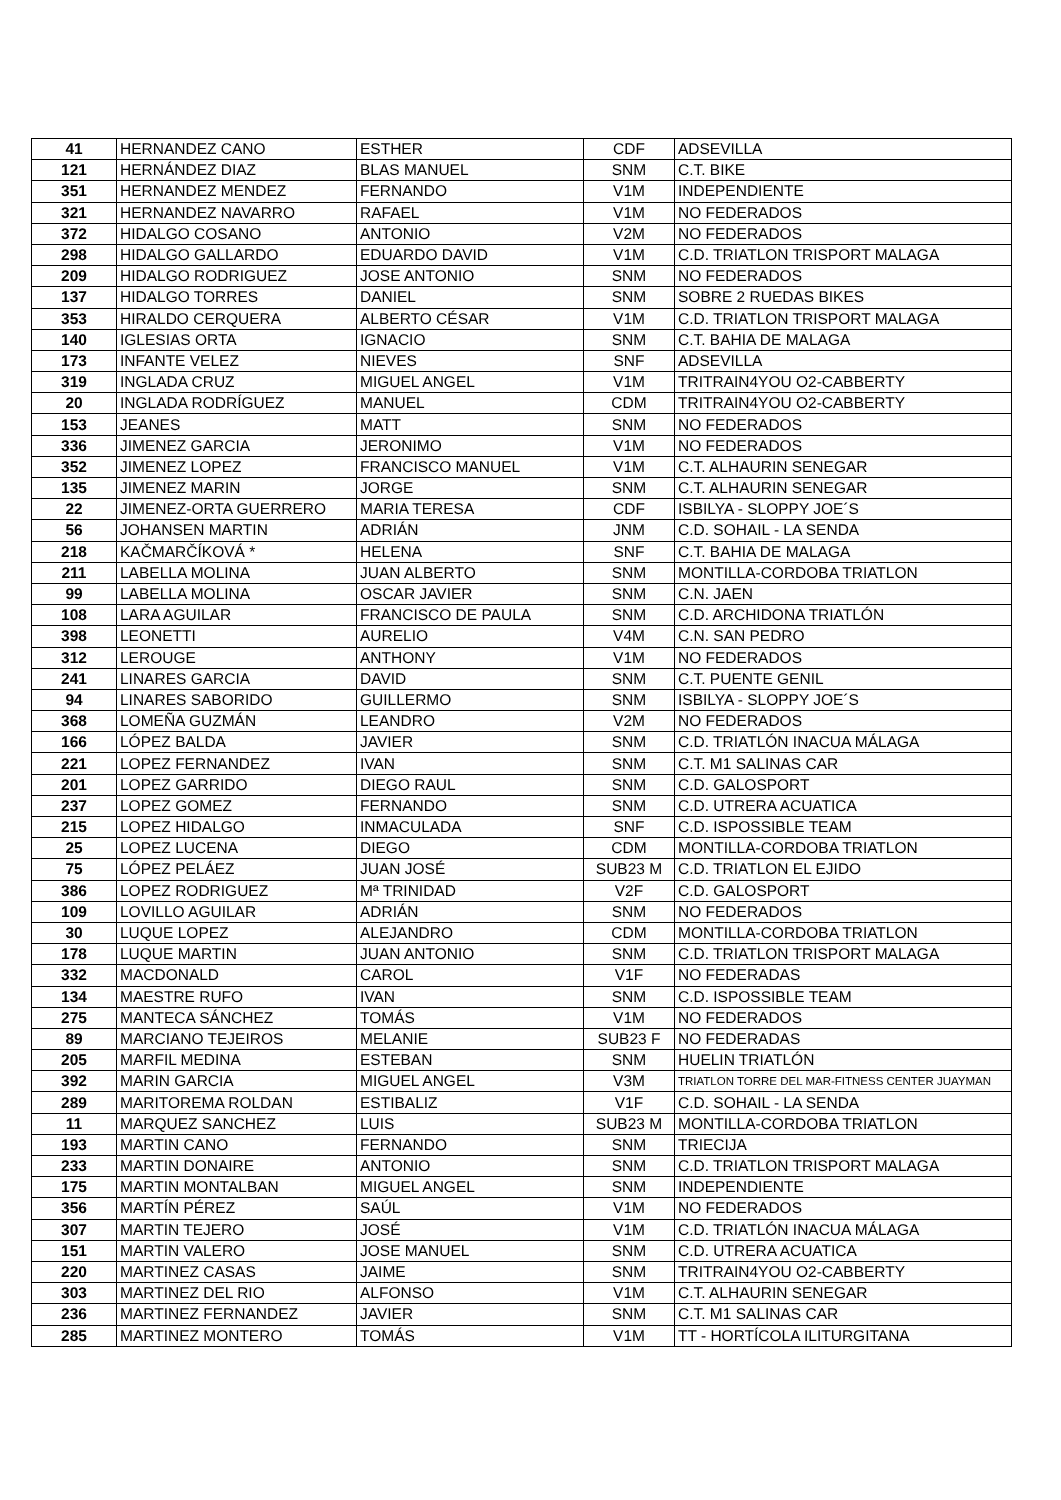| 41 | HERNANDEZ CANO | ESTHER | CDF | ADSEVILLA |
| 121 | HERNÁNDEZ DIAZ | BLAS MANUEL | SNM | C.T. BIKE |
| 351 | HERNANDEZ MENDEZ | FERNANDO | V1M | INDEPENDIENTE |
| 321 | HERNANDEZ NAVARRO | RAFAEL | V1M | NO FEDERADOS |
| 372 | HIDALGO COSANO | ANTONIO | V2M | NO FEDERADOS |
| 298 | HIDALGO GALLARDO | EDUARDO DAVID | V1M | C.D. TRIATLON TRISPORT MALAGA |
| 209 | HIDALGO RODRIGUEZ | JOSE ANTONIO | SNM | NO FEDERADOS |
| 137 | HIDALGO TORRES | DANIEL | SNM | SOBRE 2 RUEDAS BIKES |
| 353 | HIRALDO CERQUERA | ALBERTO CÉSAR | V1M | C.D. TRIATLON TRISPORT MALAGA |
| 140 | IGLESIAS ORTA | IGNACIO | SNM | C.T. BAHIA DE MALAGA |
| 173 | INFANTE VELEZ | NIEVES | SNF | ADSEVILLA |
| 319 | INGLADA CRUZ | MIGUEL ANGEL | V1M | TRITRAIN4YOU O2-CABBERTY |
| 20 | INGLADA RODRÍGUEZ | MANUEL | CDM | TRITRAIN4YOU O2-CABBERTY |
| 153 | JEANES | MATT | SNM | NO FEDERADOS |
| 336 | JIMENEZ GARCIA | JERONIMO | V1M | NO FEDERADOS |
| 352 | JIMENEZ LOPEZ | FRANCISCO MANUEL | V1M | C.T. ALHAURIN SENEGAR |
| 135 | JIMENEZ MARIN | JORGE | SNM | C.T. ALHAURIN SENEGAR |
| 22 | JIMENEZ-ORTA GUERRERO | MARIA TERESA | CDF | ISBILYA - SLOPPY JOE´S |
| 56 | JOHANSEN MARTIN | ADRIÁN | JNM | C.D. SOHAIL - LA SENDA |
| 218 | KAČMARČÍKOVÁ * | HELENA | SNF | C.T. BAHIA DE MALAGA |
| 211 | LABELLA MOLINA | JUAN ALBERTO | SNM | MONTILLA-CORDOBA TRIATLON |
| 99 | LABELLA MOLINA | OSCAR JAVIER | SNM | C.N. JAEN |
| 108 | LARA AGUILAR | FRANCISCO DE PAULA | SNM | C.D. ARCHIDONA TRIATLÓN |
| 398 | LEONETTI | AURELIO | V4M | C.N. SAN PEDRO |
| 312 | LEROUGE | ANTHONY | V1M | NO FEDERADOS |
| 241 | LINARES GARCIA | DAVID | SNM | C.T. PUENTE GENIL |
| 94 | LINARES SABORIDO | GUILLERMO | SNM | ISBILYA - SLOPPY JOE´S |
| 368 | LOMEÑA GUZMÁN | LEANDRO | V2M | NO FEDERADOS |
| 166 | LÓPEZ BALDA | JAVIER | SNM | C.D. TRIATLÓN INACUA MÁLAGA |
| 221 | LOPEZ FERNANDEZ | IVAN | SNM | C.T. M1 SALINAS CAR |
| 201 | LOPEZ GARRIDO | DIEGO RAUL | SNM | C.D. GALOSPORT |
| 237 | LOPEZ GOMEZ | FERNANDO | SNM | C.D. UTRERA ACUATICA |
| 215 | LOPEZ HIDALGO | INMACULADA | SNF | C.D. ISPOSSIBLE TEAM |
| 25 | LOPEZ LUCENA | DIEGO | CDM | MONTILLA-CORDOBA TRIATLON |
| 75 | LÓPEZ PELÁEZ | JUAN JOSÉ | SUB23 M | C.D. TRIATLON EL EJIDO |
| 386 | LOPEZ RODRIGUEZ | Mª TRINIDAD | V2F | C.D. GALOSPORT |
| 109 | LOVILLO AGUILAR | ADRIÁN | SNM | NO FEDERADOS |
| 30 | LUQUE LOPEZ | ALEJANDRO | CDM | MONTILLA-CORDOBA TRIATLON |
| 178 | LUQUE MARTIN | JUAN ANTONIO | SNM | C.D. TRIATLON TRISPORT MALAGA |
| 332 | MACDONALD | CAROL | V1F | NO FEDERADAS |
| 134 | MAESTRE RUFO | IVAN | SNM | C.D. ISPOSSIBLE TEAM |
| 275 | MANTECA SÁNCHEZ | TOMÁS | V1M | NO FEDERADOS |
| 89 | MARCIANO TEJEIROS | MELANIE | SUB23 F | NO FEDERADAS |
| 205 | MARFIL MEDINA | ESTEBAN | SNM | HUELIN TRIATLÓN |
| 392 | MARIN GARCIA | MIGUEL ANGEL | V3M | TRIATLON TORRE DEL MAR-FITNESS CENTER JUAYMAN |
| 289 | MARITOREMA ROLDAN | ESTIBALIZ | V1F | C.D. SOHAIL - LA SENDA |
| 11 | MARQUEZ SANCHEZ | LUIS | SUB23 M | MONTILLA-CORDOBA TRIATLON |
| 193 | MARTIN CANO | FERNANDO | SNM | TRIECIJA |
| 233 | MARTIN DONAIRE | ANTONIO | SNM | C.D. TRIATLON TRISPORT MALAGA |
| 175 | MARTIN MONTALBAN | MIGUEL ANGEL | SNM | INDEPENDIENTE |
| 356 | MARTÍN PÉREZ | SAÚL | V1M | NO FEDERADOS |
| 307 | MARTIN TEJERO | JOSÉ | V1M | C.D. TRIATLÓN INACUA MÁLAGA |
| 151 | MARTIN VALERO | JOSE MANUEL | SNM | C.D. UTRERA ACUATICA |
| 220 | MARTINEZ CASAS | JAIME | SNM | TRITRAIN4YOU O2-CABBERTY |
| 303 | MARTINEZ DEL RIO | ALFONSO | V1M | C.T. ALHAURIN SENEGAR |
| 236 | MARTINEZ FERNANDEZ | JAVIER | SNM | C.T. M1 SALINAS CAR |
| 285 | MARTINEZ MONTERO | TOMÁS | V1M | TT - HORTÍCOLA ILITURGITANA |